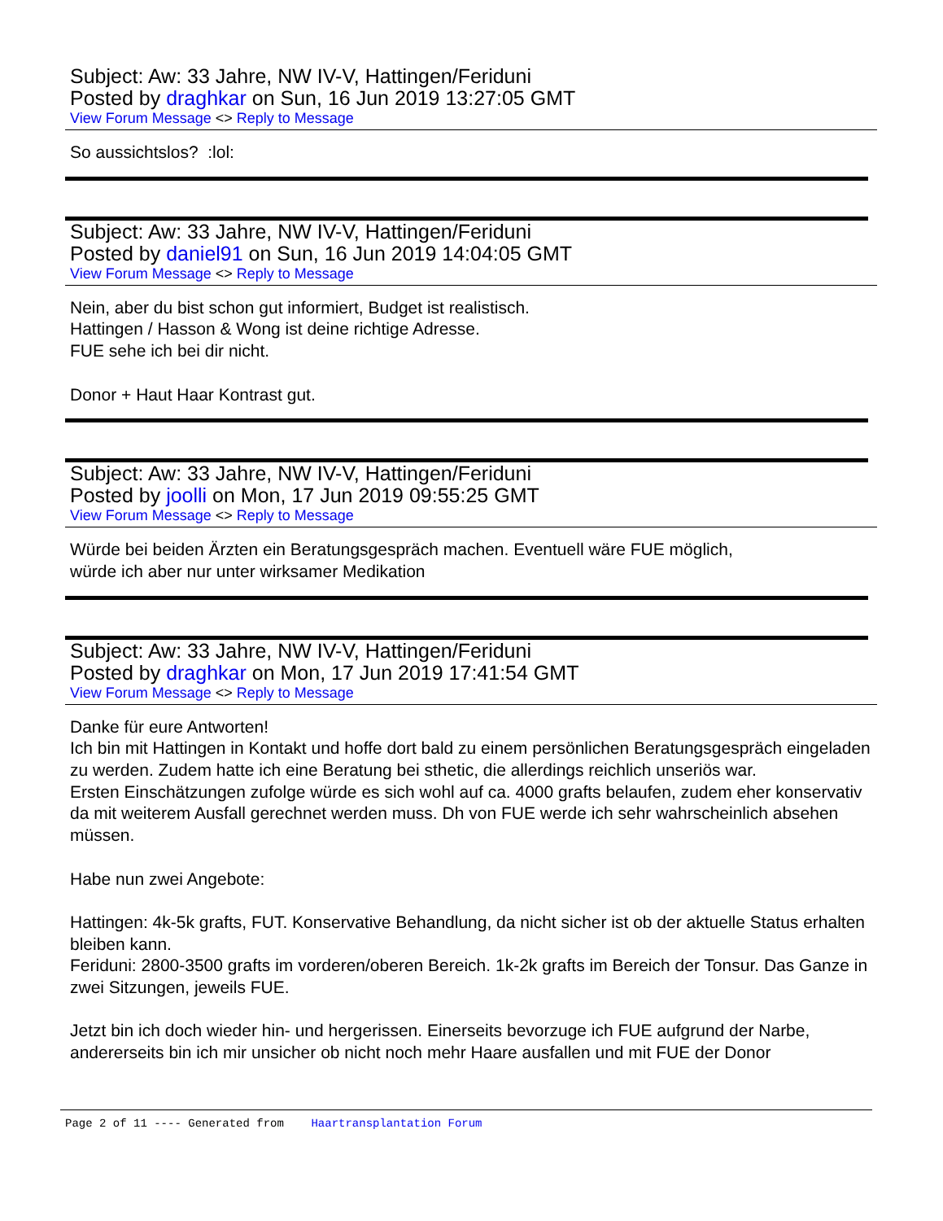Subject: Aw: 33 Jahre, NW IV-V, Hattingen/Feriduni
Posted by draghkar on Sun, 16 Jun 2019 13:27:05 GMT
View Forum Message <> Reply to Message
So aussichtslos? :lol:
Subject: Aw: 33 Jahre, NW IV-V, Hattingen/Feriduni
Posted by daniel91 on Sun, 16 Jun 2019 14:04:05 GMT
View Forum Message <> Reply to Message
Nein, aber du bist schon gut informiert, Budget ist realistisch.
Hattingen / Hasson & Wong ist deine richtige Adresse.
FUE sehe ich bei dir nicht.
Donor + Haut Haar Kontrast gut.
Subject: Aw: 33 Jahre, NW IV-V, Hattingen/Feriduni
Posted by joolli on Mon, 17 Jun 2019 09:55:25 GMT
View Forum Message <> Reply to Message
Würde bei beiden Ärzten ein Beratungsgespräch machen. Eventuell wäre FUE möglich,
würde ich aber nur unter wirksamer Medikation
Subject: Aw: 33 Jahre, NW IV-V, Hattingen/Feriduni
Posted by draghkar on Mon, 17 Jun 2019 17:41:54 GMT
View Forum Message <> Reply to Message
Danke für eure Antworten!
Ich bin mit Hattingen in Kontakt und hoffe dort bald zu einem persönlichen Beratungsgespräch eingeladen zu werden. Zudem hatte ich eine Beratung bei sthetic, die allerdings reichlich unseriös war.
Ersten Einschätzungen zufolge würde es sich wohl auf ca. 4000 grafts belaufen, zudem eher konservativ da mit weiterem Ausfall gerechnet werden muss. Dh von FUE werde ich sehr wahrscheinlich absehen müssen.
Habe nun zwei Angebote:
Hattingen: 4k-5k grafts, FUT. Konservative Behandlung, da nicht sicher ist ob der aktuelle Status erhalten bleiben kann.
Feriduni: 2800-3500 grafts im vorderen/oberen Bereich. 1k-2k grafts im Bereich der Tonsur. Das Ganze in zwei Sitzungen, jeweils FUE.
Jetzt bin ich doch wieder hin- und hergerissen. Einerseits bevorzuge ich FUE aufgrund der Narbe, andererseits bin ich mir unsicher ob nicht noch mehr Haare ausfallen und mit FUE der Donor
Page 2 of 11 ---- Generated from Haartransplantation Forum